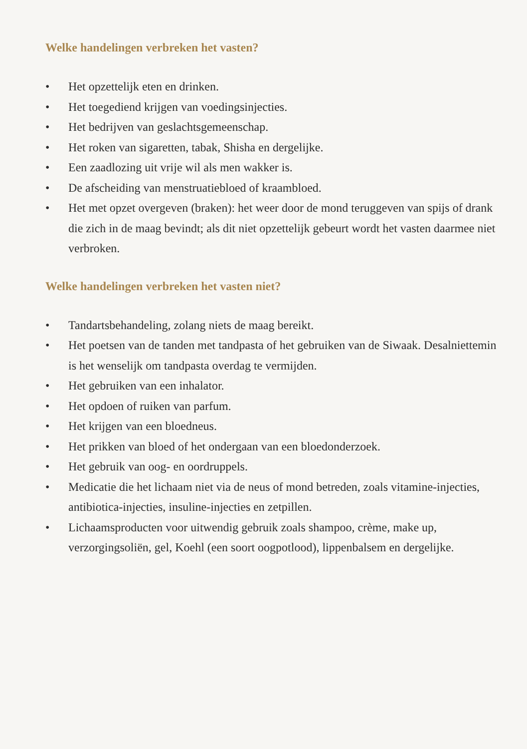Welke handelingen verbreken het vasten?
• Het opzettelijk eten en drinken.
• Het toegediend krijgen van voedingsinjecties.
• Het bedrijven van geslachtsgemeenschap.
• Het roken van sigaretten, tabak, Shisha en dergelijke.
• Een zaadlozing uit vrije wil als men wakker is.
• De afscheiding van menstruatiebloed of kraambloed.
• Het met opzet overgeven (braken): het weer door de mond teruggeven van spijs of drank die zich in de maag bevindt; als dit niet opzettelijk gebeurt wordt het vasten daarmee niet verbroken.
Welke handelingen verbreken het vasten niet?
• Tandartsbehandeling, zolang niets de maag bereikt.
• Het poetsen van de tanden met tandpasta of het gebruiken van de Siwaak. Desalniettemin is het wenselijk om tandpasta overdag te vermijden.
• Het gebruiken van een inhalator.
• Het opdoen of ruiken van parfum.
• Het krijgen van een bloedneus.
• Het prikken van bloed of het ondergaan van een bloedonderzoek.
• Het gebruik van oog- en oordruppels.
• Medicatie die het lichaam niet via de neus of mond betreden, zoals vitamine-injecties, antibiotica-injecties, insuline-injecties en zetpillen.
• Lichaamsproducten voor uitwendig gebruik zoals shampoo, crème, make up, verzorgingsoliën, gel, Koehl (een soort oogpotlood), lippenbalsem en dergelijke.